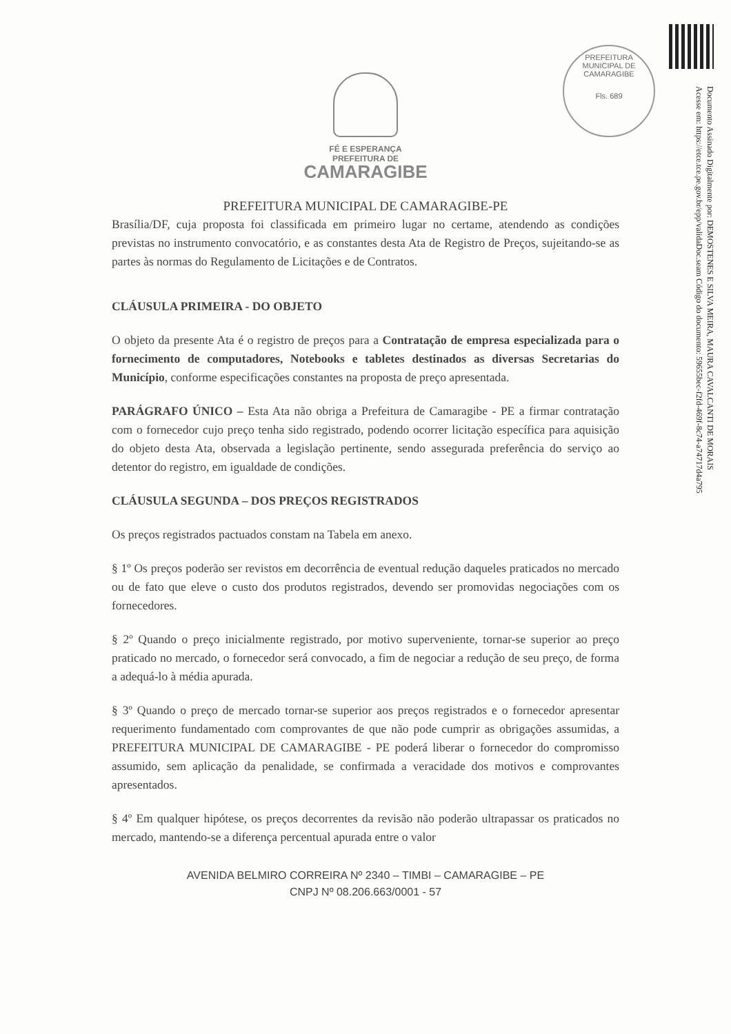PREFEITURA MUNICIPAL DE CAMARAGIBE
Fls. 689
Documento Assinado Digitalmente por: DEMOSTENES E SILVA MEIRA, MAURA CAVALCANTI DE MORAIS
Acesse em: https://etce.tce.pe.gov.br/epp/validaDoc.seam Código do documento: 59655bec-f2fd-469f-8c74-a74717d4a795
FÉ E ESPERANÇA
PREFEITURA DE
CAMARAGIBE
PREFEITURA MUNICIPAL DE CAMARAGIBE-PE
Brasília/DF, cuja proposta foi classificada em primeiro lugar no certame, atendendo as condições previstas no instrumento convocatório, e as constantes desta Ata de Registro de Preços, sujeitando-se as partes às normas do Regulamento de Licitações e de Contratos.
CLÁUSULA PRIMEIRA - DO OBJETO
O objeto da presente Ata é o registro de preços para a Contratação de empresa especializada para o fornecimento de computadores, Notebooks e tabletes destinados as diversas Secretarias do Município, conforme especificações constantes na proposta de preço apresentada.
PARÁGRAFO ÚNICO – Esta Ata não obriga a Prefeitura de Camaragibe - PE a firmar contratação com o fornecedor cujo preço tenha sido registrado, podendo ocorrer licitação específica para aquisição do objeto desta Ata, observada a legislação pertinente, sendo assegurada preferência do serviço ao detentor do registro, em igualdade de condições.
CLÁUSULA SEGUNDA – DOS PREÇOS REGISTRADOS
Os preços registrados pactuados constam na Tabela em anexo.
§ 1º Os preços poderão ser revistos em decorrência de eventual redução daqueles praticados no mercado ou de fato que eleve o custo dos produtos registrados, devendo ser promovidas negociações com os fornecedores.
§ 2º Quando o preço inicialmente registrado, por motivo superveniente, tornar-se superior ao preço praticado no mercado, o fornecedor será convocado, a fim de negociar a redução de seu preço, de forma a adequá-lo à média apurada.
§ 3º Quando o preço de mercado tornar-se superior aos preços registrados e o fornecedor apresentar requerimento fundamentado com comprovantes de que não pode cumprir as obrigações assumidas, a PREFEITURA MUNICIPAL DE CAMARAGIBE - PE poderá liberar o fornecedor do compromisso assumido, sem aplicação da penalidade, se confirmada a veracidade dos motivos e comprovantes apresentados.
§ 4º Em qualquer hipótese, os preços decorrentes da revisão não poderão ultrapassar os praticados no mercado, mantendo-se a diferença percentual apurada entre o valor
AVENIDA BELMIRO CORREIRA Nº 2340 – TIMBI – CAMARAGIBE – PE
CNPJ Nº 08.206.663/0001 - 57